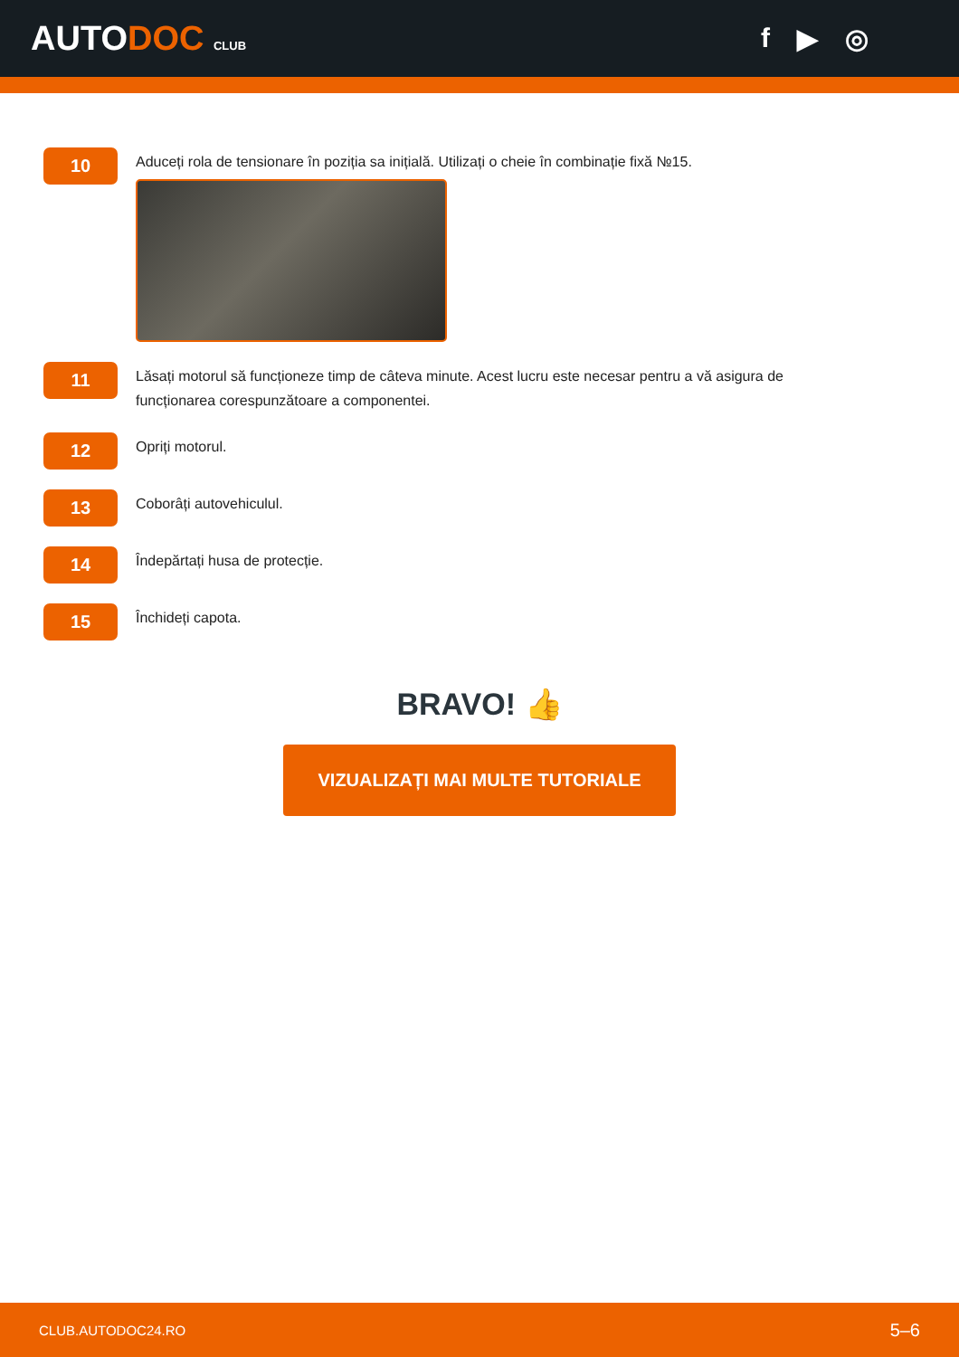AUTODOC CLUB
f ▶ ◎
10
Aduceți rola de tensionare în poziția sa inițială. Utilizați o cheie în combinație fixă №15.
11
Lăsați motorul să funcționeze timp de câteva minute. Acest lucru este necesar pentru a vă asigura de
funcționarea corespunzătoare a componentei.
12
Opriți motorul.
13
Coborâți autovehiculul.
14
Îndepărtați husa de protecție.
15
Închideți capota.
BRAVO! 👍
VIZUALIZAȚI MAI MULTE TUTORIALE
CLUB.AUTODOC24.RO 5–6